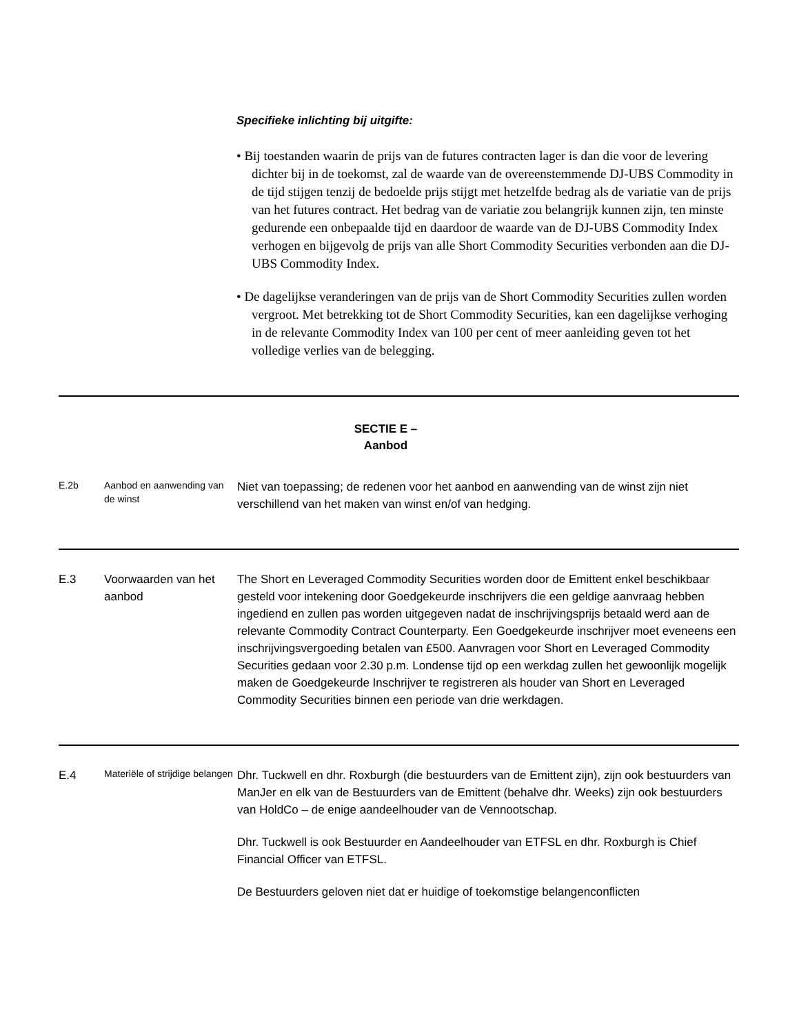Specifieke inlichting bij uitgifte:
• Bij toestanden waarin de prijs van de futures contracten lager is dan die voor de levering dichter bij in de toekomst, zal de waarde van de overeenstemmende DJ-UBS Commodity in de tijd stijgen tenzij de bedoelde prijs stijgt met hetzelfde bedrag als de variatie van de prijs van het futures contract. Het bedrag van de variatie zou belangrijk kunnen zijn, ten minste gedurende een onbepaalde tijd en daardoor de waarde van de DJ-UBS Commodity Index verhogen en bijgevolg de prijs van alle Short Commodity Securities verbonden aan die DJ-UBS Commodity Index.
• De dagelijkse veranderingen van de prijs van de Short Commodity Securities zullen worden vergroot. Met betrekking tot de Short Commodity Securities, kan een dagelijkse verhoging in de relevante Commodity Index van 100 per cent of meer aanleiding geven tot het volledige verlies van de belegging.
SECTIE E –
Aanbod
| E.2b | Aanbod en aanwending van de winst | Niet van toepassing; de redenen voor het aanbod en aanwending van de winst zijn niet verschillend van het maken van winst en/of van hedging. |
| E.3 | Voorwaarden van het aanbod | The Short en Leveraged Commodity Securities worden door de Emittent enkel beschikbaar gesteld voor intekening door Goedgekeurde inschrijvers die een geldige aanvraag hebben ingediend en zullen pas worden uitgegeven nadat de inschrijvingsprijs betaald werd aan de relevante Commodity Contract Counterparty. Een Goedgekeurde inschrijver moet eveneens een inschrijvingsvergoeding betalen van £500. Aanvragen voor Short en Leveraged Commodity Securities gedaan voor 2.30 p.m. Londense tijd op een werkdag zullen het gewoonlijk mogelijk maken de Goedgekeurde Inschrijver te registreren als houder van Short en Leveraged Commodity Securities binnen een periode van drie werkdagen. |
| E.4 | Materiële of strijdige belangen | Dhr. Tuckwell en dhr. Roxburgh (die bestuurders van de Emittent zijn), zijn ook bestuurders van ManJer en elk van de Bestuurders van de Emittent (behalve dhr. Weeks) zijn ook bestuurders van HoldCo – de enige aandeelhouder van de Vennootschap. Dhr. Tuckwell is ook Bestuurder en Aandeelhouder van ETFSL en dhr. Roxburgh is Chief Financial Officer van ETFSL. De Bestuurders geloven niet dat er huidige of toekomstige belangenconflicten |